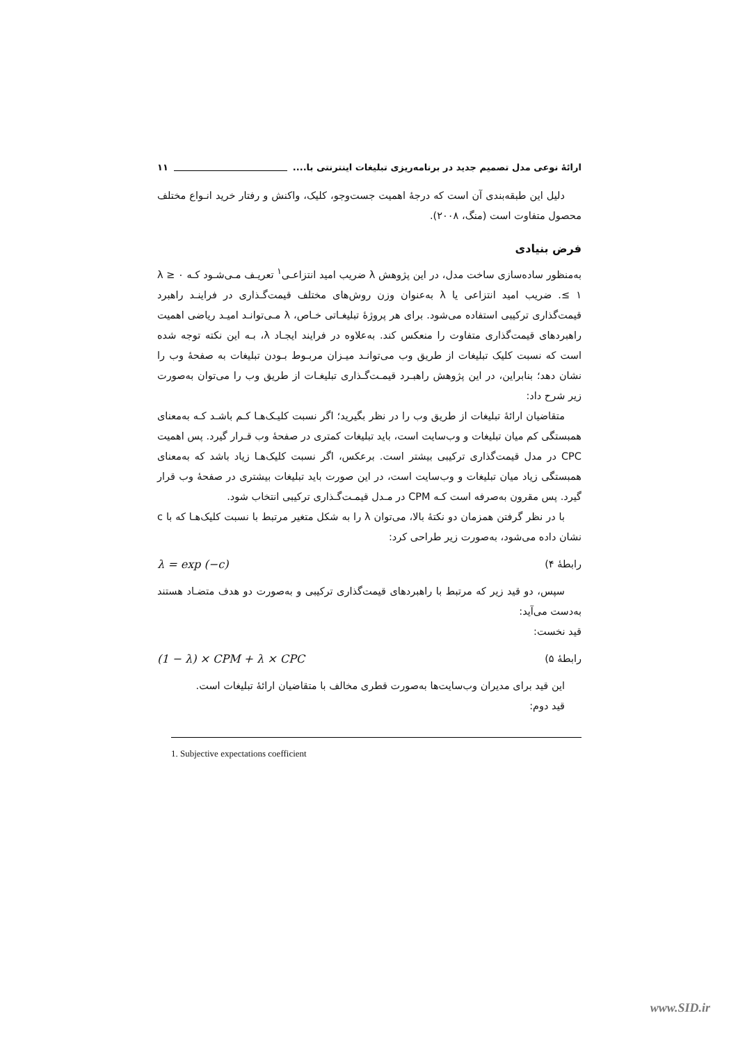ارائۀ نوعی مدل تصمیم جدید در برنامه‌ریزی تبلیغات اینترنتی با.... ۱۱
دلیل این طبقه‌بندی آن است که درجۀ اهمیت جست‌وجو، کلیک، واکنش و رفتار خرید انـواع مختلف محصول متفاوت است (منگ، ۲۰۰۸).
فرض بنیادی
به‌منظور ساده‌سازی ساخت مدل، در این پژوهش λ ضریب امید انتزاعـی<sup>۱</sup> تعریـف مـی‌شـود کـه ۰ ≤ λ ≤ ۱. ضریب امید انتزاعی یا λ به‌عنوان وزن روش‌های مختلف قیمت‌گـذاری در فراینـد راهبرد قیمت‌گذاری ترکیبی استفاده می‌شود. برای هر پروژۀ تبلیغـاتی خـاص، λ مـی‌توانـد امیـد ریاضی اهمیت راهبردهای قیمت‌گذاری متفاوت را منعکس کند. به‌علاوه در فرایند ایجـاد λ، بـه این نکته توجه شده است که نسبت کلیک تبلیغات از طریق وب می‌توانـد میـزان مربـوط بـودن تبلیغات به صفحۀ وب را نشان دهد؛ بنابراین، در این پژوهش راهبـرد قیمـت‌گـذاری تبلیغـات از طریق وب را می‌توان به‌صورت زیر شرح داد:
متقاضیان ارائۀ تبلیغات از طریق وب را در نظر بگیرید؛ اگر نسبت کلیـک‌هـا کـم باشـد کـه به‌معنای همبستگی کم میان تبلیغات و وب‌سایت است، باید تبلیغات کمتری در صفحۀ وب قـرار گیرد. پس اهمیت CPC در مدل قیمت‌گذاری ترکیبی بیشتر است. برعکس، اگر نسبت کلیک‌هـا زیاد باشد که به‌معنای همبستگی زیاد میان تبلیغات و وب‌سایت است، در این صورت باید تبلیغات بیشتری در صفحۀ وب قرار گیرد. پس مقرون به‌صرفه است کـه CPM در مـدل قیمـت‌گـذاری ترکیبی انتخاب شود.
با در نظر گرفتن همزمان دو نکتۀ بالا، می‌توان λ را به شکل متغیر مرتبط با نسبت کلیک‌هـا که با c نشان داده می‌شود، به‌صورت زیر طراحی کرد:
رابطۀ ۴) λ = exp (−c)
سپس، دو قید زیر که مرتبط با راهبردهای قیمت‌گذاری ترکیبی و به‌صورت دو هدف متضـاد هستند به‌دست می‌آید:
قید نخست:
رابطۀ ۵) (1 − λ) × CPM + λ × CPC
این قید برای مدیران وب‌سایت‌ها به‌صورت قطری مخالف با متقاضیان ارائۀ تبلیغات است.
قید دوم:
1. Subjective expectations coefficient
www.SID.ir